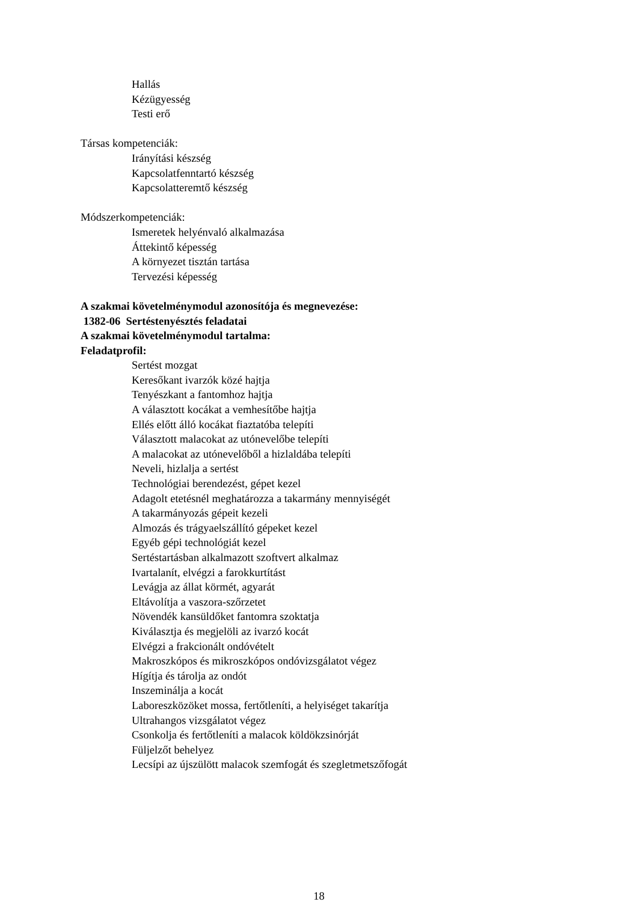Hallás
Kézügyesség
Testi erő
Társas kompetenciák:
Irányítási készség
Kapcsolatfenntartó készség
Kapcsolatteremtő készség
Módszerkompetenciák:
Ismeretek helyénvaló alkalmazása
Áttekintő képesség
A környezet tisztán tartása
Tervezési képesség
A szakmai követelménymodul azonosítója és megnevezése:
1382-06 Sertéstenyésztés feladatai
A szakmai követelménymodul tartalma:
Feladatprofil:
Sertést mozgat
Keresőkant ivarzók közé hajtja
Tenyészkant a fantomhoz hajtja
A választott kocákat a vemhesítőbe hajtja
Ellés előtt álló kocákat fiaztatóba telepíti
Választott malacokat az utónevelőbe telepíti
A malacokat az utónevelőből a hizlaldába telepíti
Neveli, hizlalja a sertést
Technológiai berendezést, gépet kezel
Adagolt etetésnél meghatározza a takarmány mennyiségét
A takarmányozás gépeit kezeli
Almozás és trágyaelszállító gépeket kezel
Egyéb gépi technológiát kezel
Sertéstartásban alkalmazott szoftvert alkalmaz
Ivartalanít, elvégzi a farokkurtítást
Levágja az állat körmét, agyarát
Eltávolítja a vaszora-szőrzetet
Növendék kansüldőket fantomra szoktatja
Kiválasztja és megjelöli az ivarzó kocát
Elvégzi a frakcionált ondóvételt
Makroszkópos és mikroszkópos ondóvizsgálatot végez
Hígítja és tárolja az ondót
Inszeminálja a kocát
Laboreszközöket mossa, fertőtleníti, a helyiséget takarítja
Ultrahangos vizsgálatot végez
Csonkolja és fertőtleníti a malacok köldökzsinórját
Füljelzőt behelyez
Lecsípi az újszülött malacok szemfogát és szegletmetszőfogát
18